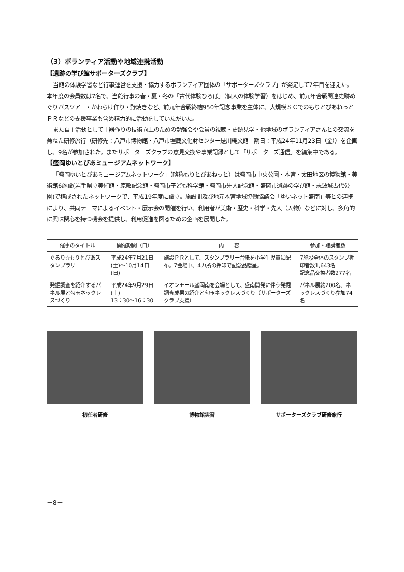（3）ボランティア活動や地域連携活動
【遺跡の学び館サポーターズクラブ】
当館の体験学習など行事運営を支援・協力するボランティア団体の「サポーターズクラブ」が発足して7年目を迎えた。本年度の会員数は7名で、当館行事の春・夏・冬の「古代体験ひろば」（個人の体験学習）をはじめ、前九年合戦関連史跡めぐりバスツアー・かわらけ作り・野焼きなど、前九年合戦終結950年記念事業を主体に、大規模ＳＣでのもりとぴあねっとＰＲなどの支援事業も含め精力的に活動をしていただいた。
また自主活動として土器作りの技術向上のための勉強会や会員の視聴・史跡見学・他地域のボランティアさんとの交流を兼ねた研修旅行（研修先：八戸市博物館・八戸市埋蔵文化財センター是川縄文館　期日：平成24年11月23日（金））を企画し、9名が参加された。またサポーターズクラブの意見交換や事業記録として「サポーターズ通信」を編集中である。
【盛岡ゆいとぴあミュージアムネットワーク】
「盛岡ゆいとぴあミュージアムネットワーク」（略称もりとぴあねっと）は盛岡市中央公園・本宮・太田地区の博物館・美術館6施設(岩手県立美術館・原敬記念館・盛岡市子ども科学館・盛岡市先人記念館・盛岡市遺跡の学び館・志波城古代公園)で構成されたネットワークで、平成19年度に設立。施設間及び地元本宮地域協働協議会「ゆいネット盛南」等との連携により、共同テーマによるイベント・展示会の開催を行い、利用者が美術・歴史・科学・先人（人物）などに対し、多角的に興味関心を持つ機会を提供し、利用促進を図るための企画を展開した。
| 催事のタイトル | 開催期間（日） | 内 容 | 参加・聴講者数 |
| --- | --- | --- | --- |
| ぐるり☆もりとぴあスタンプラリー | 平成24年7月21日(土)～10月14日(日) | 施設ＰＲとして、スタンプラリー台紙を小学生児童に配布。7会場中、4カ所の押印で記念品贈呈。 | 7施設全体のスタンプ押印者数1,643名 記念品交換者数277名 |
| 発掘調査を紹介するパネル展と勾玉ネックレスづくり | 平成24年9月29日(土) 13：30～16：30 | イオンモール盛岡南を会場として、盛南開発に伴う発掘調査成果の紹介と勾玉ネックレスづくり（サポーターズクラブ支援） | パネル展約200名、ネックレスづくり参加74名 |
初任者研修 博物館実習 サポーターズクラブ研修旅行
－8－